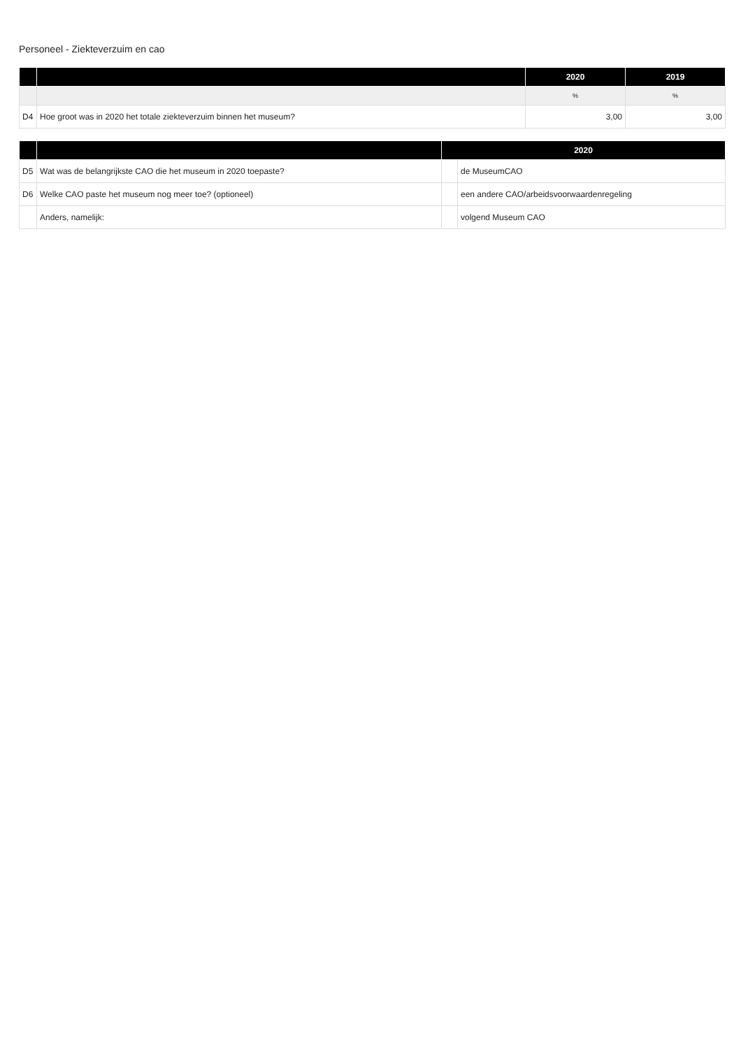Personeel - Ziekteverzuim en cao
| | | 2020 | 2019 |
| --- | --- | --- | --- |
| | | % | % |
| D4 | Hoe groot was in 2020 het totale ziekteverzuim binnen het museum? | 3,00 | 3,00 |
| | | 2020 | |
| --- | --- | --- | --- |
| D5 | Wat was de belangrijkste CAO die het museum in 2020 toepaste? | | de MuseumCAO |
| D6 | Welke CAO paste het museum nog meer toe? (optioneel) | | een andere CAO/arbeidsvoorwaardenregeling |
| | Anders, namelijk: | | volgend Museum CAO |